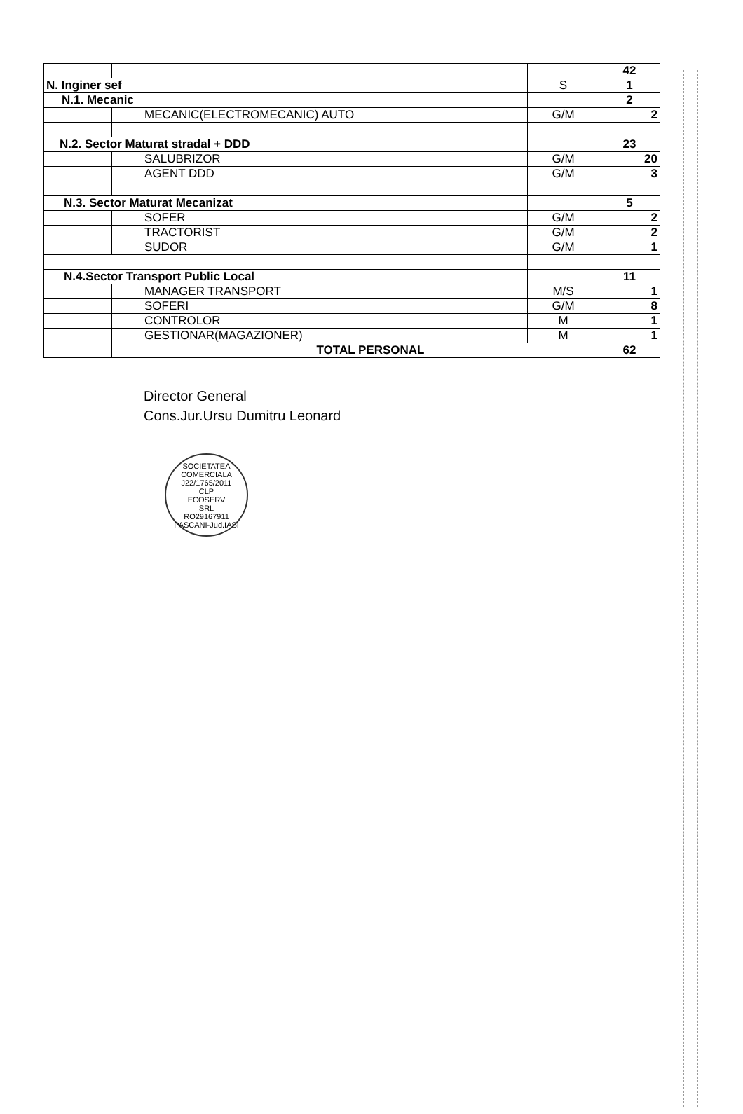| | | | | 42 |
| N. Inginer sef | | | S | 1 |
| N.1. Mecanic | | | | 2 |
| | | MECANIC(ELECTROMECANIC) AUTO | G/M | 2 |
| N.2. Sector Maturat stradal + DDD | | | | 23 |
| | | SALUBRIZOR | G/M | 20 |
| | | AGENT DDD | G/M | 3 |
| N.3. Sector Maturat Mecanizat | | | | 5 |
| | | SOFER | G/M | 2 |
| | | TRACTORIST | G/M | 2 |
| | | SUDOR | G/M | 1 |
| N.4.Sector Transport Public Local | | | | 11 |
| | | MANAGER TRANSPORT | M/S | 1 |
| | | SOFERI | G/M | 8 |
| | | CONTROLOR | M | 1 |
| | | GESTIONAR(MAGAZIONER) | M | 1 |
| | | TOTAL PERSONAL | | 62 |
Director General
Cons.Jur.Ursu Dumitru Leonard
SOCIETATEA COMERCIALA
J22/1765/2011
CLP
ECOSERV
SRL
RO29167911
PASCANI-Jud.IASI